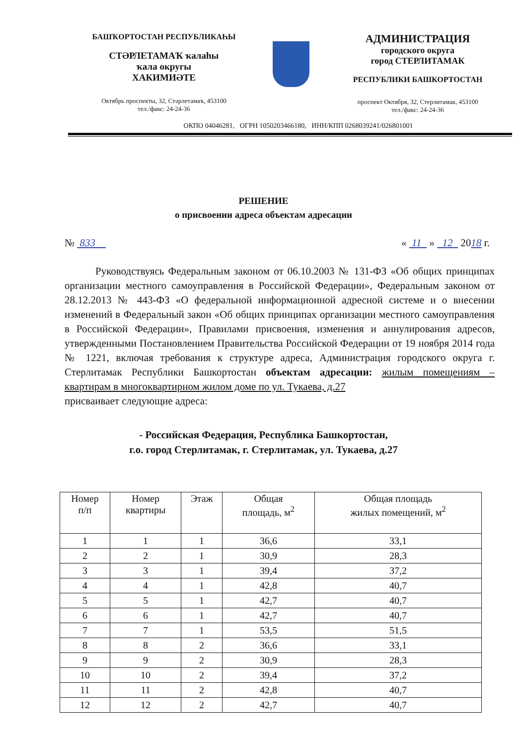БАШҠОРТОСТАН РЕСПУБЛИКАҺЫ
СТӘРЛЕТАМАҠ ҡалаһы
ҡала округы
ХАКИМИӘТЕ
Октябрь проспекты, 32, Стәрлетамаҡ, 453100
тел./факс: 24-24-36
АДМИНИСТРАЦИЯ
городского округа
город СТЕРЛИТАМАК
РЕСПУБЛИКИ БАШКОРТОСТАН
проспект Октября, 32, Стерлитамак, 453100
тел./факс: 24-24-36
ОКПО 04046281, ОГРН 1050203466180, ИНН/КПП 0268039241/026801001
РЕШЕНИЕ
о присвоении адреса объектам адресации
№ 833 « 11 » 12 2018 г.
Руководствуясь Федеральным законом от 06.10.2003 № 131-ФЗ «Об общих принципах организации местного самоуправления в Российской Федерации», Федеральным законом от 28.12.2013 № 443-ФЗ «О федеральной информационной адресной системе и о внесении изменений в Федеральный закон «Об общих принципах организации местного самоуправления в Российской Федерации», Правилами присвоения, изменения и аннулирования адресов, утвержденными Постановлением Правительства Российской Федерации от 19 ноября 2014 года № 1221, включая требования к структуре адреса, Администрация городского округа г. Стерлитамак Республики Башкортостан объектам адресации: жилым помещениям – квартирам в многоквартирном жилом доме по ул. Тукаева, д.27
присваивает следующие адреса:
- Российская Федерация, Республика Башкортостан,
г.о. город Стерлитамак, г. Стерлитамак, ул. Тукаева, д.27
| Номер п/п | Номер квартиры | Этаж | Общая площадь, м<sup>2</sup> | Общая площадь жилых помещений, м<sup>2</sup> |
| --- | --- | --- | --- | --- |
| 1 | 1 | 1 | 36,6 | 33,1 |
| 2 | 2 | 1 | 30,9 | 28,3 |
| 3 | 3 | 1 | 39,4 | 37,2 |
| 4 | 4 | 1 | 42,8 | 40,7 |
| 5 | 5 | 1 | 42,7 | 40,7 |
| 6 | 6 | 1 | 42,7 | 40,7 |
| 7 | 7 | 1 | 53,5 | 51,5 |
| 8 | 8 | 2 | 36,6 | 33,1 |
| 9 | 9 | 2 | 30,9 | 28,3 |
| 10 | 10 | 2 | 39,4 | 37,2 |
| 11 | 11 | 2 | 42,8 | 40,7 |
| 12 | 12 | 2 | 42,7 | 40,7 |